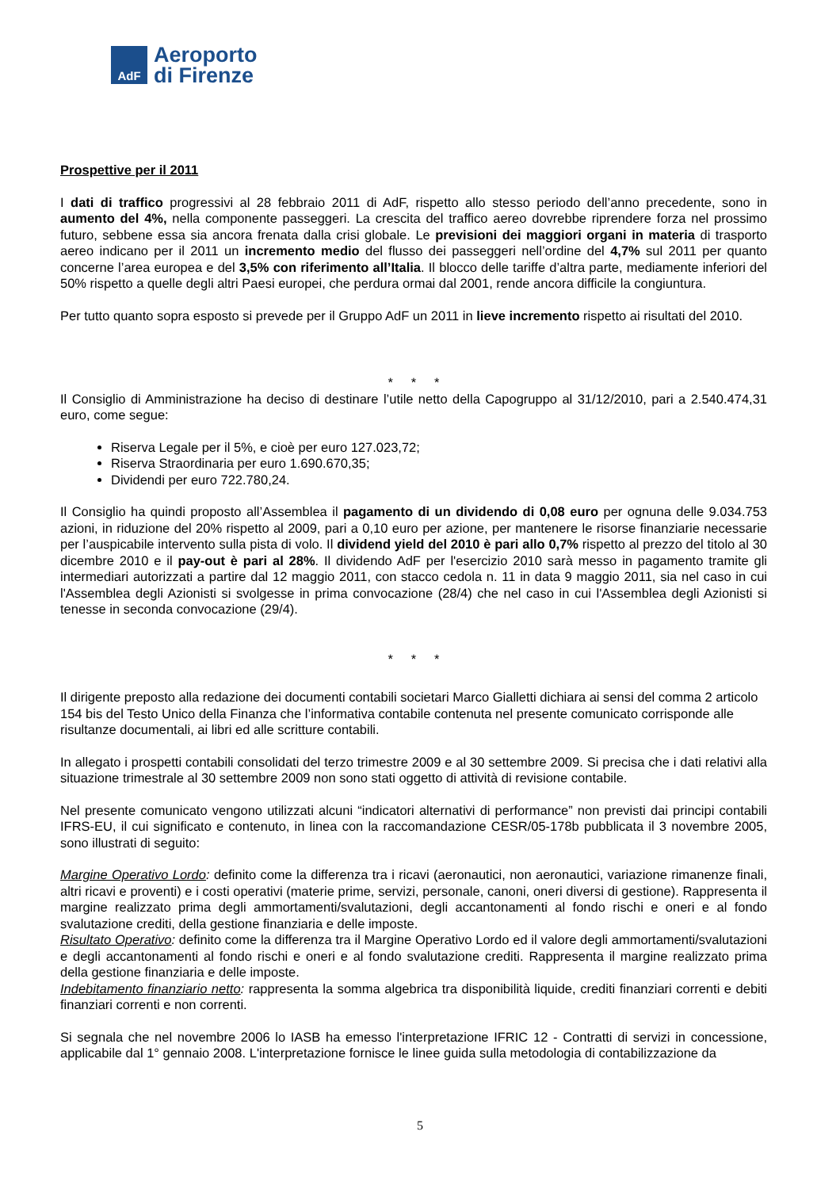AdF
Aeroporto
di Firenze
Prospettive per il 2011
I dati di traffico progressivi al 28 febbraio 2011 di AdF, rispetto allo stesso periodo dell’anno precedente, sono in aumento del 4%, nella componente passeggeri. La crescita del traffico aereo dovrebbe riprendere forza nel prossimo futuro, sebbene essa sia ancora frenata dalla crisi globale. Le previsioni dei maggiori organi in materia di trasporto aereo indicano per il 2011 un incremento medio del flusso dei passeggeri nell’ordine del 4,7% sul 2011 per quanto concerne l’area europea e del 3,5% con riferimento all’Italia. Il blocco delle tariffe d’altra parte, mediamente inferiori del 50% rispetto a quelle degli altri Paesi europei, che perdura ormai dal 2001, rende ancora difficile la congiuntura.
Per tutto quanto sopra esposto si prevede per il Gruppo AdF un 2011 in lieve incremento rispetto ai risultati del 2010.
* * *
Il Consiglio di Amministrazione ha deciso di destinare l’utile netto della Capogruppo al 31/12/2010, pari a 2.540.474,31 euro, come segue:
Riserva Legale per il 5%, e cioè per euro 127.023,72;
Riserva Straordinaria per euro 1.690.670,35;
Dividendi per euro 722.780,24.
Il Consiglio ha quindi proposto all’Assemblea il pagamento di un dividendo di 0,08 euro per ognuna delle 9.034.753 azioni, in riduzione del 20% rispetto al 2009, pari a 0,10 euro per azione, per mantenere le risorse finanziarie necessarie per l’auspicabile intervento sulla pista di volo. Il dividend yield del 2010 è pari allo 0,7% rispetto al prezzo del titolo al 30 dicembre 2010 e il pay-out è pari al 28%. Il dividendo AdF per l'esercizio 2010 sarà messo in pagamento tramite gli intermediari autorizzati a partire dal 12 maggio 2011, con stacco cedola n. 11 in data 9 maggio 2011, sia nel caso in cui l'Assemblea degli Azionisti si svolgesse in prima convocazione (28/4) che nel caso in cui l'Assemblea degli Azionisti si tenesse in seconda convocazione (29/4).
* * *
Il dirigente preposto alla redazione dei documenti contabili societari Marco Gialletti dichiara ai sensi del comma 2 articolo 154 bis del Testo Unico della Finanza che l’informativa contabile contenuta nel presente comunicato corrisponde alle risultanze documentali, ai libri ed alle scritture contabili.
In allegato i prospetti contabili consolidati del terzo trimestre 2009 e al 30 settembre 2009. Si precisa che i dati relativi alla situazione trimestrale al 30 settembre 2009 non sono stati oggetto di attività di revisione contabile.
Nel presente comunicato vengono utilizzati alcuni “indicatori alternativi di performance” non previsti dai principi contabili IFRS-EU, il cui significato e contenuto, in linea con la raccomandazione CESR/05-178b pubblicata il 3 novembre 2005, sono illustrati di seguito:
Margine Operativo Lordo: definito come la differenza tra i ricavi (aeronautici, non aeronautici, variazione rimanenze finali, altri ricavi e proventi) e i costi operativi (materie prime, servizi, personale, canoni, oneri diversi di gestione). Rappresenta il margine realizzato prima degli ammortamenti/svalutazioni, degli accantonamenti al fondo rischi e oneri e al fondo svalutazione crediti, della gestione finanziaria e delle imposte.
Risultato Operativo: definito come la differenza tra il Margine Operativo Lordo ed il valore degli ammortamenti/svalutazioni e degli accantonamenti al fondo rischi e oneri e al fondo svalutazione crediti. Rappresenta il margine realizzato prima della gestione finanziaria e delle imposte.
Indebitamento finanziario netto: rappresenta la somma algebrica tra disponibilità liquide, crediti finanziari correnti e debiti finanziari correnti e non correnti.
Si segnala che nel novembre 2006 lo IASB ha emesso l'interpretazione IFRIC 12 - Contratti di servizi in concessione, applicabile dal 1° gennaio 2008. L'interpretazione fornisce le linee guida sulla metodologia di contabilizzazione da
5